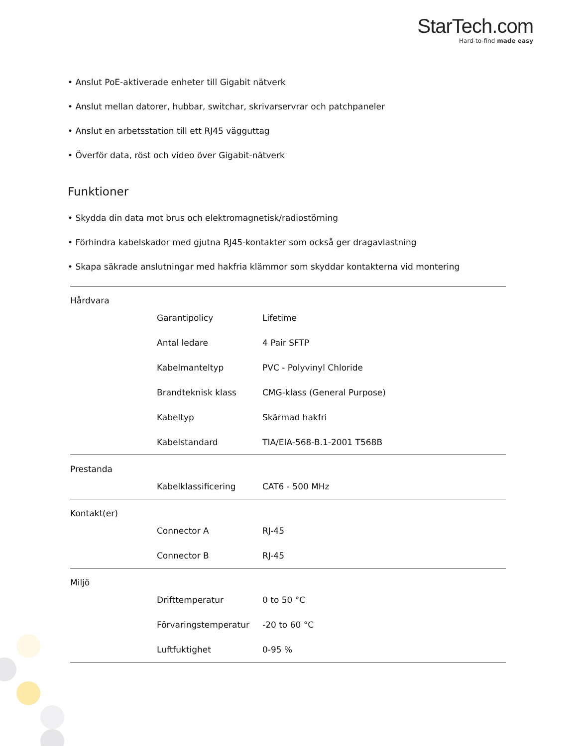StarTech.com
Hard-to-find made easy
• Anslut PoE-aktiverade enheter till Gigabit nätverk
• Anslut mellan datorer, hubbar, switchar, skrivarservrar och patchpaneler
• Anslut en arbetsstation till ett RJ45 vägguttag
• Överför data, röst och video över Gigabit-nätverk
Funktioner
• Skydda din data mot brus och elektromagnetisk/radiostörning
• Förhindra kabelskador med gjutna RJ45-kontakter som också ger dragavlastning
• Skapa säkrade anslutningar med hakfria klämmor som skyddar kontakterna vid montering
| Hårdvara | | |
| | Garantipolicy | Lifetime |
| | Antal ledare | 4 Pair SFTP |
| | Kabelmanteltyp | PVC - Polyvinyl Chloride |
| | Brandteknisk klass | CMG-klass (General Purpose) |
| | Kabeltyp | Skärmad hakfri |
| | Kabelstandard | TIA/EIA-568-B.1-2001 T568B |
| Prestanda | | |
| | Kabelklassificering | CAT6 - 500 MHz |
| Kontakt(er) | | |
| | Connector A | RJ-45 |
| | Connector B | RJ-45 |
| Miljö | | |
| | Drifttemperatur | 0 to 50 °C |
| | Förvaringstemperatur | -20 to 60 °C |
| | Luftfuktighet | 0-95 % |